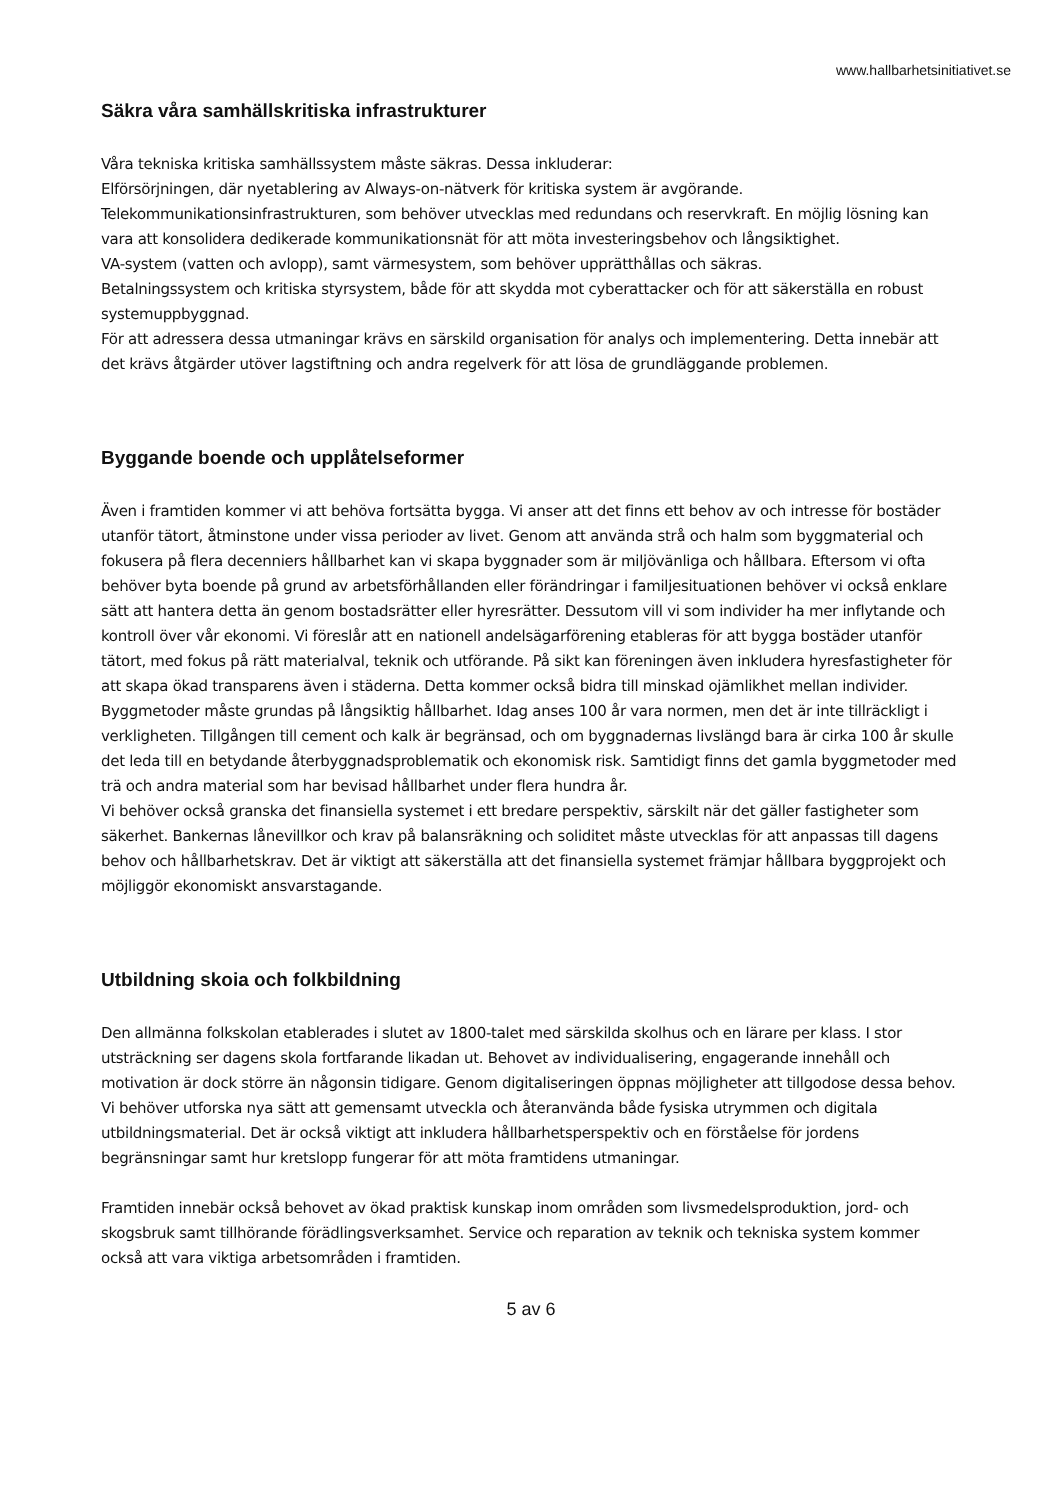www.hallbarhetsinitiativet.se
Säkra våra samhällskritiska infrastrukturer
Våra tekniska kritiska samhällssystem måste säkras. Dessa inkluderar:
Elförsörjningen, där nyetablering av Always-on-nätverk för kritiska system är avgörande.
Telekommunikationsinfrastrukturen, som behöver utvecklas med redundans och reservkraft. En möjlig lösning kan vara att konsolidera dedikerade kommunikationsnät för att möta investeringsbehov och långsiktighet.
VA-system (vatten och avlopp), samt värmesystem, som behöver upprätthållas och säkras.
Betalningssystem och kritiska styrsystem, både för att skydda mot cyberattacker och för att säkerställa en robust systemuppbyggnad.
För att adressera dessa utmaningar krävs en särskild organisation för analys och implementering. Detta innebär att det krävs åtgärder utöver lagstiftning och andra regelverk för att lösa de grundläggande problemen.
Byggande boende och upplåtelseformer
Även i framtiden kommer vi att behöva fortsätta bygga. Vi anser att det finns ett behov av och intresse för bostäder utanför tätort, åtminstone under vissa perioder av livet. Genom att använda strå och halm som byggmaterial och fokusera på flera decenniers hållbarhet kan vi skapa byggnader som är miljövänliga och hållbara. Eftersom vi ofta behöver byta boende på grund av arbetsförhållanden eller förändringar i familjesituationen behöver vi också enklare sätt att hantera detta än genom bostadsrätter eller hyresrätter. Dessutom vill vi som individer ha mer inflytande och kontroll över vår ekonomi. Vi föreslår att en nationell andelsägarförening etableras för att bygga bostäder utanför tätort, med fokus på rätt materialval, teknik och utförande. På sikt kan föreningen även inkludera hyresfastigheter för att skapa ökad transparens även i städerna. Detta kommer också bidra till minskad ojämlikhet mellan individer.
Byggmetoder måste grundas på långsiktig hållbarhet. Idag anses 100 år vara normen, men det är inte tillräckligt i verkligheten. Tillgången till cement och kalk är begränsad, och om byggnadernas livslängd bara är cirka 100 år skulle det leda till en betydande återbyggnadsproblematik och ekonomisk risk. Samtidigt finns det gamla byggmetoder med trä och andra material som har bevisad hållbarhet under flera hundra år.
Vi behöver också granska det finansiella systemet i ett bredare perspektiv, särskilt när det gäller fastigheter som säkerhet. Bankernas lånevillkor och krav på balansräkning och soliditet måste utvecklas för att anpassas till dagens behov och hållbarhetskrav. Det är viktigt att säkerställa att det finansiella systemet främjar hållbara byggprojekt och möjliggör ekonomiskt ansvarstagande.
Utbildning skoia och folkbildning
Den allmänna folkskolan etablerades i slutet av 1800-talet med särskilda skolhus och en lärare per klass. I stor utsträckning ser dagens skola fortfarande likadan ut. Behovet av individualisering, engagerande innehåll och motivation är dock större än någonsin tidigare. Genom digitaliseringen öppnas möjligheter att tillgodose dessa behov. Vi behöver utforska nya sätt att gemensamt utveckla och återanvända både fysiska utrymmen och digitala utbildningsmaterial. Det är också viktigt att inkludera hållbarhetsperspektiv och en förståelse för jordens begränsningar samt hur kretslopp fungerar för att möta framtidens utmaningar.
Framtiden innebär också behovet av ökad praktisk kunskap inom områden som livsmedelsproduktion, jord- och skogsbruk samt tillhörande förädlingsverksamhet. Service och reparation av teknik och tekniska system kommer också att vara viktiga arbetsområden i framtiden.
5 av 6